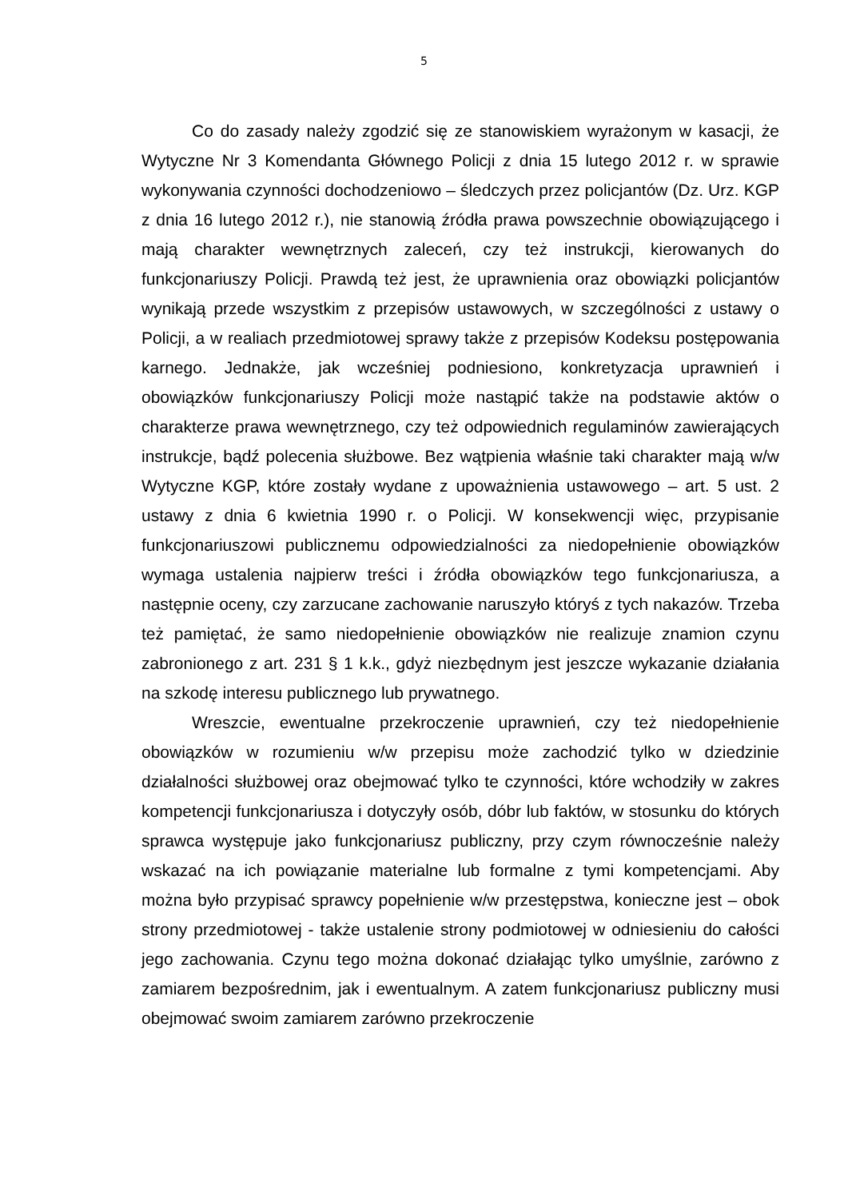5
Co do zasady należy zgodzić się ze stanowiskiem wyrażonym w kasacji, że Wytyczne Nr 3 Komendanta Głównego Policji z dnia 15 lutego 2012 r. w sprawie wykonywania czynności dochodzeniowo – śledczych przez policjantów (Dz. Urz. KGP z dnia 16 lutego 2012 r.), nie stanowią źródła prawa powszechnie obowiązującego i mają charakter wewnętrznych zaleceń, czy też instrukcji, kierowanych do funkcjonariuszy Policji. Prawdą też jest, że uprawnienia oraz obowiązki policjantów wynikają przede wszystkim z przepisów ustawowych, w szczególności z ustawy o Policji, a w realiach przedmiotowej sprawy także z przepisów Kodeksu postępowania karnego. Jednakże, jak wcześniej podniesiono, konkretyzacja uprawnień i obowiązków funkcjonariuszy Policji może nastąpić także na podstawie aktów o charakterze prawa wewnętrznego, czy też odpowiednich regulaminów zawierających instrukcje, bądź polecenia służbowe. Bez wątpienia właśnie taki charakter mają w/w Wytyczne KGP, które zostały wydane z upoważnienia ustawowego – art. 5 ust. 2 ustawy z dnia 6 kwietnia 1990 r. o Policji. W konsekwencji więc, przypisanie funkcjonariuszowi publicznemu odpowiedzialności za niedopełnienie obowiązków wymaga ustalenia najpierw treści i źródła obowiązków tego funkcjonariusza, a następnie oceny, czy zarzucane zachowanie naruszyło któryś z tych nakazów. Trzeba też pamiętać, że samo niedopełnienie obowiązków nie realizuje znamion czynu zabronionego z art. 231 § 1 k.k., gdyż niezbędnym jest jeszcze wykazanie działania na szkodę interesu publicznego lub prywatnego.
Wreszcie, ewentualne przekroczenie uprawnień, czy też niedopełnienie obowiązków w rozumieniu w/w przepisu może zachodzić tylko w dziedzinie działalności służbowej oraz obejmować tylko te czynności, które wchodziły w zakres kompetencji funkcjonariusza i dotyczyły osób, dóbr lub faktów, w stosunku do których sprawca występuje jako funkcjonariusz publiczny, przy czym równocześnie należy wskazać na ich powiązanie materialne lub formalne z tymi kompetencjami. Aby można było przypisać sprawcy popełnienie w/w przestępstwa, konieczne jest – obok strony przedmiotowej - także ustalenie strony podmiotowej w odniesieniu do całości jego zachowania. Czynu tego można dokonać działając tylko umyślnie, zarówno z zamiarem bezpośrednim, jak i ewentualnym. A zatem funkcjonariusz publiczny musi obejmować swoim zamiarem zarówno przekroczenie